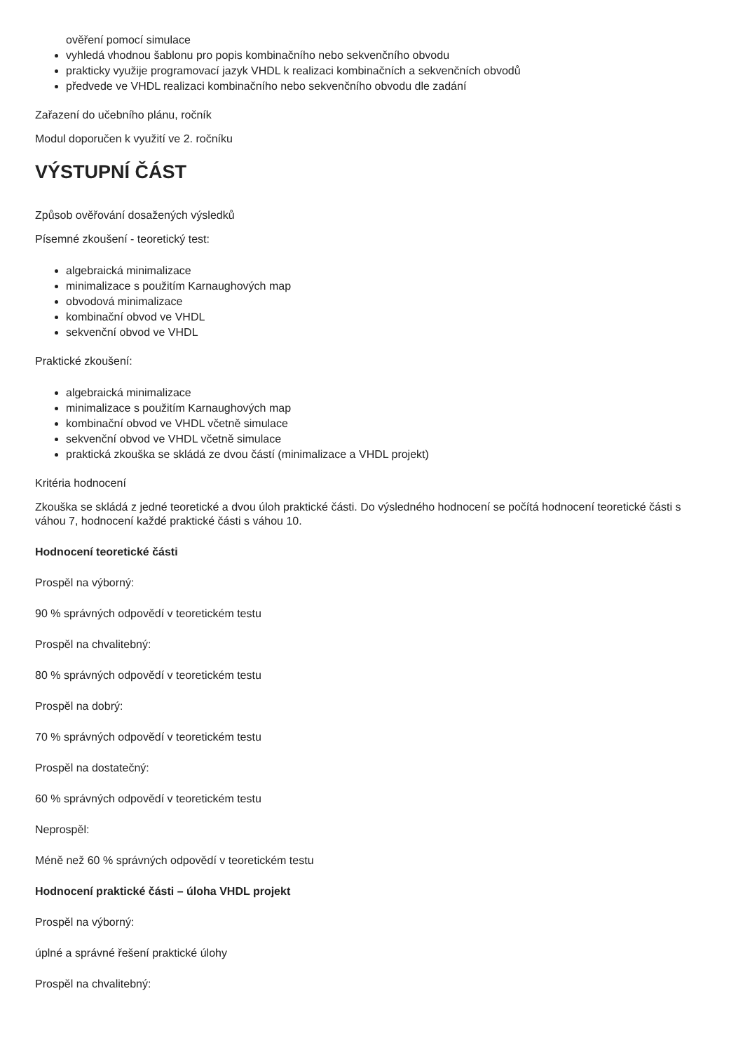ověření pomocí simulace
vyhledá vhodnou šablonu pro popis kombinačního nebo sekvenčního obvodu
prakticky využije programovací jazyk VHDL k realizaci kombinačních a sekvenčních obvodů
předvede ve VHDL realizaci kombinačního nebo sekvenčního obvodu dle zadání
Zařazení do učebního plánu, ročník
Modul doporučen k využití ve 2. ročníku
VÝSTUPNÍ ČÁST
Způsob ověřování dosažených výsledků
Písemné zkoušení - teoretický test:
algebraická minimalizace
minimalizace s použitím Karnaughových map
obvodová minimalizace
kombinační obvod ve VHDL
sekvenční obvod ve VHDL
Praktické zkoušení:
algebraická minimalizace
minimalizace s použitím Karnaughových map
kombinační obvod ve VHDL včetně simulace
sekvenční obvod ve VHDL včetně simulace
praktická zkouška se skládá ze dvou částí (minimalizace a VHDL projekt)
Kritéria hodnocení
Zkouška se skládá z jedné teoretické a dvou úloh praktické části. Do výsledného hodnocení se počítá hodnocení teoretické části s váhou 7, hodnocení každé praktické části s váhou 10.
Hodnocení teoretické části
Prospěl na výborný:
90 % správných odpovědí v teoretickém testu
Prospěl na chvalitebný:
80 % správných odpovědí v teoretickém testu
Prospěl na dobrý:
70 % správných odpovědí v teoretickém testu
Prospěl na dostatečný:
60 % správných odpovědí v teoretickém testu
Neprospěl:
Méně než 60 % správných odpovědí v teoretickém testu
Hodnocení praktické části – úloha VHDL projekt
Prospěl na výborný:
úplné a správné řešení praktické úlohy
Prospěl na chvalitebný: